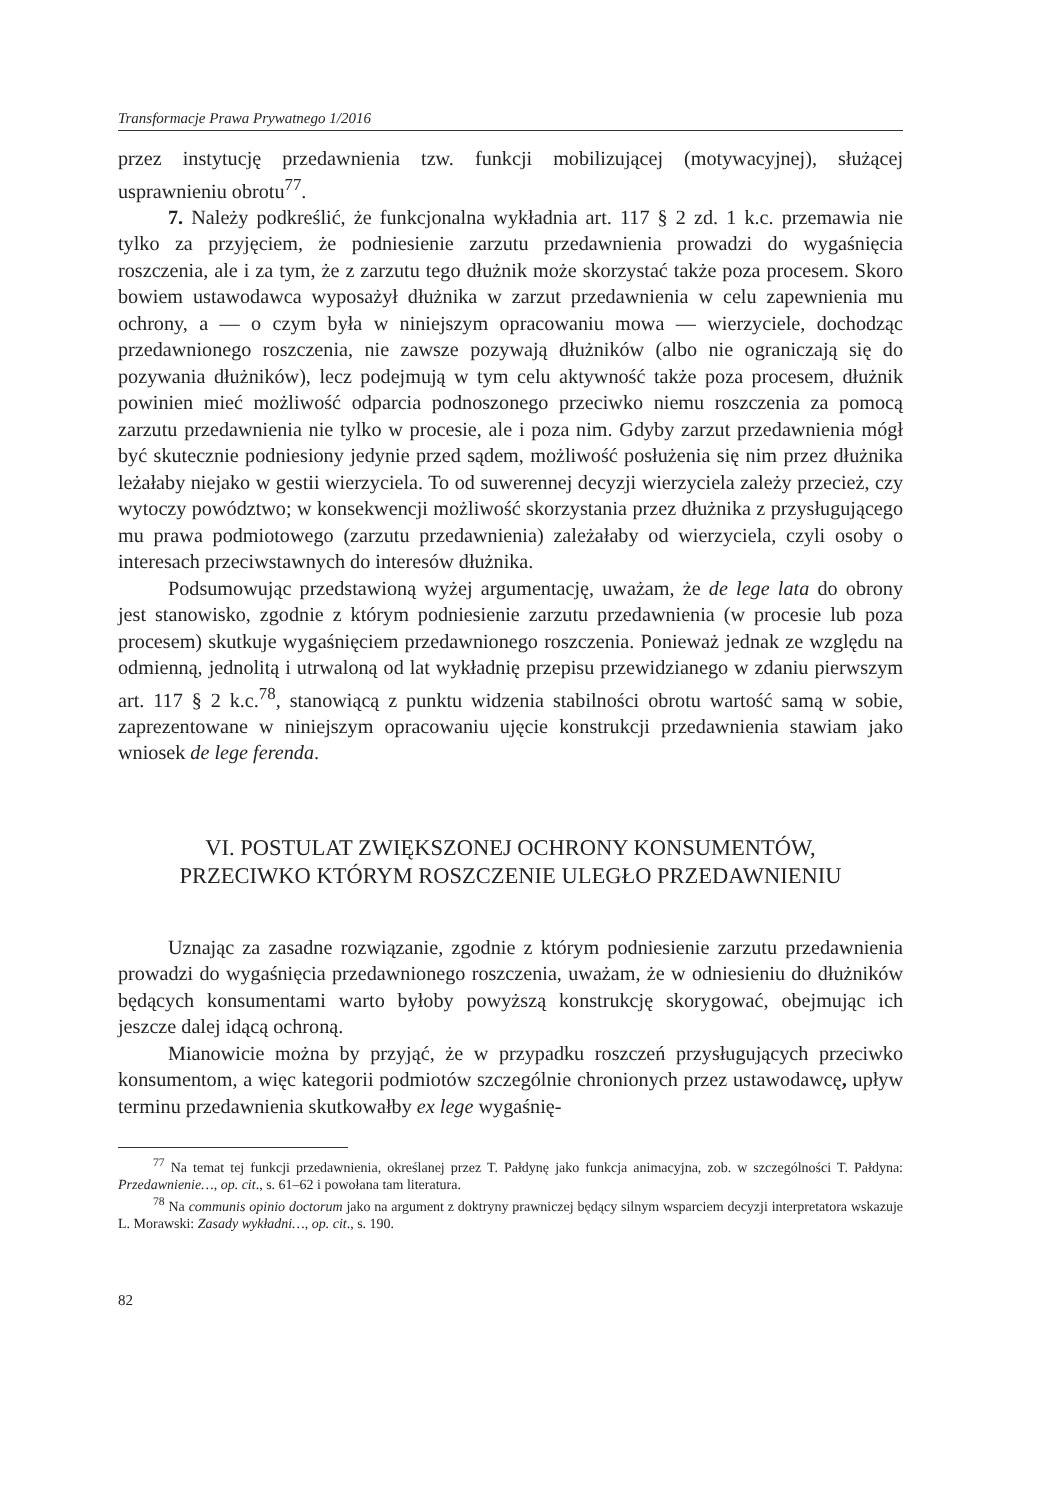Transformacje Prawa Prywatnego 1/2016
przez instytucję przedawnienia tzw. funkcji mobilizującej (motywacyjnej), służącej usprawnieniu obrotu<sup>77</sup>.
7. Należy podkreślić, że funkcjonalna wykładnia art. 117 § 2 zd. 1 k.c. przemawia nie tylko za przyjęciem, że podniesienie zarzutu przedawnienia prowadzi do wygaśnięcia roszczenia, ale i za tym, że z zarzutu tego dłużnik może skorzystać także poza procesem. Skoro bowiem ustawodawca wyposażył dłużnika w zarzut przedawnienia w celu zapewnienia mu ochrony, a — o czym była w niniejszym opracowaniu mowa — wierzyciele, dochodząc przedawnionego roszczenia, nie zawsze pozywają dłużników (albo nie ograniczają się do pozywania dłużników), lecz podejmują w tym celu aktywność także poza procesem, dłużnik powinien mieć możliwość odparcia podnoszonego przeciwko niemu roszczenia za pomocą zarzutu przedawnienia nie tylko w procesie, ale i poza nim. Gdyby zarzut przedawnienia mógł być skutecznie podniesiony jedynie przed sądem, możliwość posłużenia się nim przez dłużnika leżałaby niejako w gestii wierzyciela. To od suwerennej decyzji wierzyciela zależy przecież, czy wytoczy powództwo; w konsekwencji możliwość skorzystania przez dłużnika z przysługującego mu prawa podmiotowego (zarzutu przedawnienia) zależałaby od wierzyciela, czyli osoby o interesach przeciwstawnych do interesów dłużnika.
Podsumowując przedstawioną wyżej argumentację, uważam, że de lege lata do obrony jest stanowisko, zgodnie z którym podniesienie zarzutu przedawnienia (w procesie lub poza procesem) skutkuje wygaśnięciem przedawnionego roszczenia. Ponieważ jednak ze względu na odmienną, jednolitą i utrwaloną od lat wykładnię przepisu przewidzianego w zdaniu pierwszym art. 117 § 2 k.c.<sup>78</sup>, stanowiącą z punktu widzenia stabilności obrotu wartość samą w sobie, zaprezentowane w niniejszym opracowaniu ujęcie konstrukcji przedawnienia stawiam jako wniosek de lege ferenda.
VI. POSTULAT ZWIĘKSZONEJ OCHRONY KONSUMENTÓW,
PRZECIWKO KTÓRYM ROSZCZENIE ULEGŁO PRZEDAWNIENIU
Uznając za zasadne rozwiązanie, zgodnie z którym podniesienie zarzutu przedawnienia prowadzi do wygaśnięcia przedawnionego roszczenia, uważam, że w odniesieniu do dłużników będących konsumentami warto byłoby powyższą konstrukcję skorygować, obejmując ich jeszcze dalej idącą ochroną.
Mianowicie można by przyjąć, że w przypadku roszczeń przysługujących przeciwko konsumentom, a więc kategorii podmiotów szczególnie chronionych przez ustawodawcę, upływ terminu przedawnienia skutkowałby ex lege wygaśnię-
<sup>77</sup> Na temat tej funkcji przedawnienia, określanej przez T. Pałdynę jako funkcja animacyjna, zob. w szczególności T. Pałdyna: Przedawnienie…, op. cit., s. 61–62 i powołana tam literatura.
<sup>78</sup> Na communis opinio doctorum jako na argument z doktryny prawniczej będący silnym wsparciem decyzji interpretatora wskazuje L. Morawski: Zasady wykładni…, op. cit., s. 190.
82